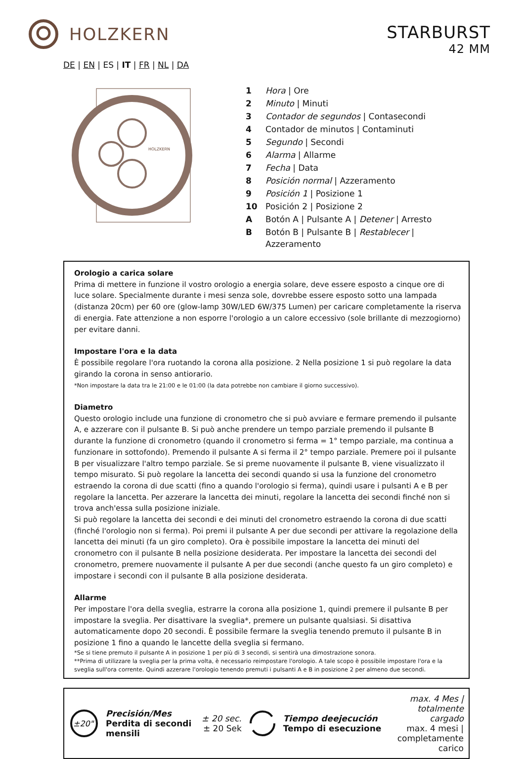HOLZKERN
STARBURST
42 MM
DE | EN | ES | IT | FR | NL | DA
HOLZKERN
| 1 | Hora / Ore |
| 2 | Minuto / Minuti |
| 3 | Contador de segundos / Contasecondi |
| 4 | Contador de minutos / Contaminuti |
| 5 | Segundo / Secondi |
| 6 | Alarma / Allarme |
| 7 | Fecha / Data |
| 8 | Posición normal / Azzeramento |
| 9 | Posición 1 / Posizione 1 |
| 10 | Posición 2 / Posizione 2 |
| A | Botón A / Pulsante A / Detener / Arresto |
| B | Botón B / Pulsante B / Restablecer / Azzeramento |
Orologio a carica solare
Prima di mettere in funzione il vostro orologio a energia solare, deve essere esposto a cinque ore di luce solare. Specialmente durante i mesi senza sole, dovrebbe essere esposto sotto una lampada (distanza 20cm) per 60 ore (glow-lamp 30W/LED 6W/375 Lumen) per caricare completamente la riserva di energia. Fate attenzione a non esporre l'orologio a un calore eccessivo (sole brillante di mezzogiorno) per evitare danni.
Impostare l'ora e la data
È possibile regolare l'ora ruotando la corona alla posizione. 2 Nella posizione 1 si può regolare la data girando la corona in senso antiorario.
*Non impostare la data tra le 21:00 e le 01:00 (la data potrebbe non cambiare il giorno successivo).
Diametro
Questo orologio include una funzione di cronometro che si può avviare e fermare premendo il pulsante A, e azzerare con il pulsante B. Si può anche prendere un tempo parziale premendo il pulsante B durante la funzione di cronometro (quando il cronometro si ferma = 1° tempo parziale, ma continua a funzionare in sottofondo). Premendo il pulsante A si ferma il 2° tempo parziale. Premere poi il pulsante B per visualizzare l'altro tempo parziale. Se si preme nuovamente il pulsante B, viene visualizzato il tempo misurato. Si può regolare la lancetta dei secondi quando si usa la funzione del cronometro estraendo la corona di due scatti (fino a quando l'orologio si ferma), quindi usare i pulsanti A e B per regolare la lancetta. Per azzerare la lancetta dei minuti, regolare la lancetta dei secondi finché non si trova anch'essa sulla posizione iniziale.
Si può regolare la lancetta dei secondi e dei minuti del cronometro estraendo la corona di due scatti (finché l'orologio non si ferma). Poi premi il pulsante A per due secondi per attivare la regolazione della lancetta dei minuti (fa un giro completo). Ora è possibile impostare la lancetta dei minuti del cronometro con il pulsante B nella posizione desiderata. Per impostare la lancetta dei secondi del cronometro, premere nuovamente il pulsante A per due secondi (anche questo fa un giro completo) e impostare i secondi con il pulsante B alla posizione desiderata.
Allarme
Per impostare l'ora della sveglia, estrarre la corona alla posizione 1, quindi premere il pulsante B per impostare la sveglia. Per disattivare la sveglia*, premere un pulsante qualsiasi. Si disattiva automaticamente dopo 20 secondi. È possibile fermare la sveglia tenendo premuto il pulsante B in posizione 1 fino a quando le lancette della sveglia si fermano.
*Se si tiene premuto il pulsante A in posizione 1 per più di 3 secondi, si sentirà una dimostrazione sonora.
**Prima di utilizzare la sveglia per la prima volta, è necessario reimpostare l'orologio. A tale scopo è possibile impostare l'ora e la sveglia sull'ora corrente. Quindi azzerare l'orologio tenendo premuti i pulsanti A e B in posizione 2 per almeno due secondi.
±20"
Precisión/Mes
Perdita di secondi mensili
± 20 sec.
± 20 Sek
Tiempo deejecución
Tempo di esecuzione
max. 4 Mes |
totalmente cargado
max. 4 mesi |
completamente carico